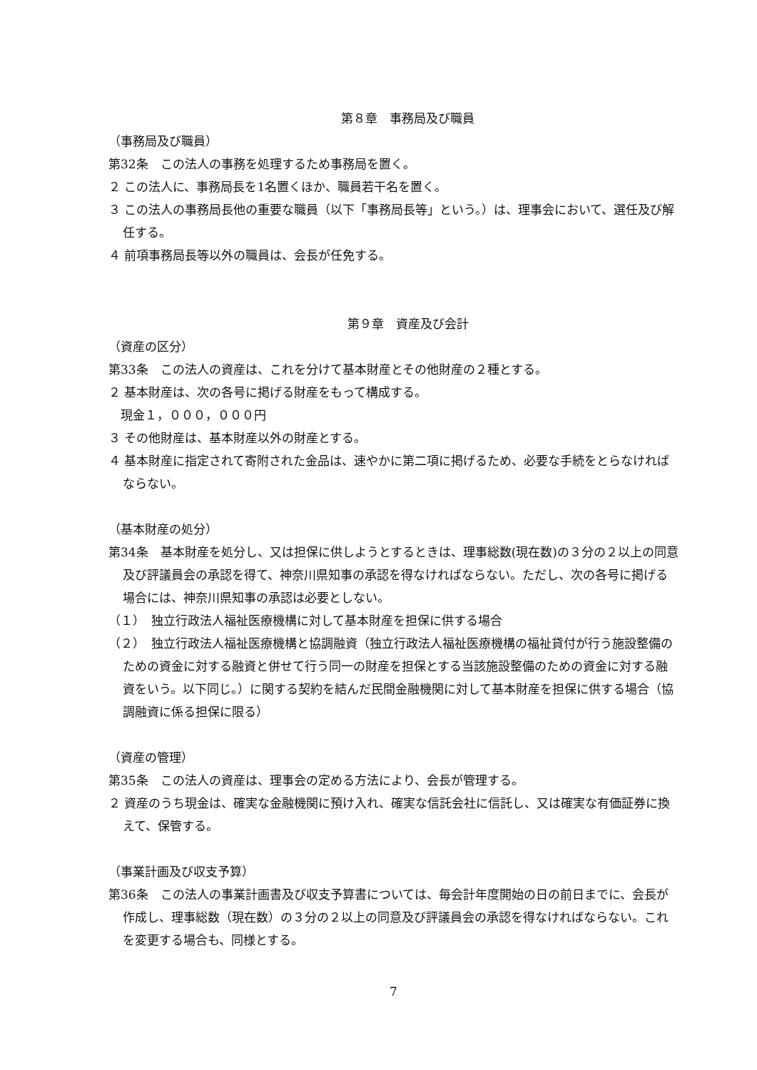第８章　事務局及び職員
（事務局及び職員）
第32条　この法人の事務を処理するため事務局を置く。
２ この法人に、事務局長を1名置くほか、職員若干名を置く。
３ この法人の事務局長他の重要な職員（以下「事務局長等」という。）は、理事会において、選任及び解任する。
４ 前項事務局長等以外の職員は、会長が任免する。
第９章　資産及び会計
（資産の区分）
第33条　この法人の資産は、これを分けて基本財産とその他財産の２種とする。
２ 基本財産は、次の各号に掲げる財産をもって構成する。
　現金１，０００，０００円
３ その他財産は、基本財産以外の財産とする。
４ 基本財産に指定されて寄附された金品は、速やかに第二項に掲げるため、必要な手続をとらなければならない。
（基本財産の処分）
第34条　基本財産を処分し、又は担保に供しようとするときは、理事総数(現在数)の３分の２以上の同意及び評議員会の承認を得て、神奈川県知事の承認を得なければならない。ただし、次の各号に掲げる場合には、神奈川県知事の承認は必要としない。
（１）　独立行政法人福祉医療機構に対して基本財産を担保に供する場合
（２）　独立行政法人福祉医療機構と協調融資（独立行政法人福祉医療機構の福祉貸付が行う施設整備のための資金に対する融資と併せて行う同一の財産を担保とする当該施設整備のための資金に対する融資をいう。以下同じ。）に関する契約を結んだ民間金融機関に対して基本財産を担保に供する場合（協調融資に係る担保に限る）
（資産の管理）
第35条　この法人の資産は、理事会の定める方法により、会長が管理する。
２ 資産のうち現金は、確実な金融機関に預け入れ、確実な信託会社に信託し、又は確実な有価証券に換えて、保管する。
（事業計画及び収支予算）
第36条　この法人の事業計画書及び収支予算書については、毎会計年度開始の日の前日までに、会長が作成し、理事総数（現在数）の３分の２以上の同意及び評議員会の承認を得なければならない。これを変更する場合も、同様とする。
7